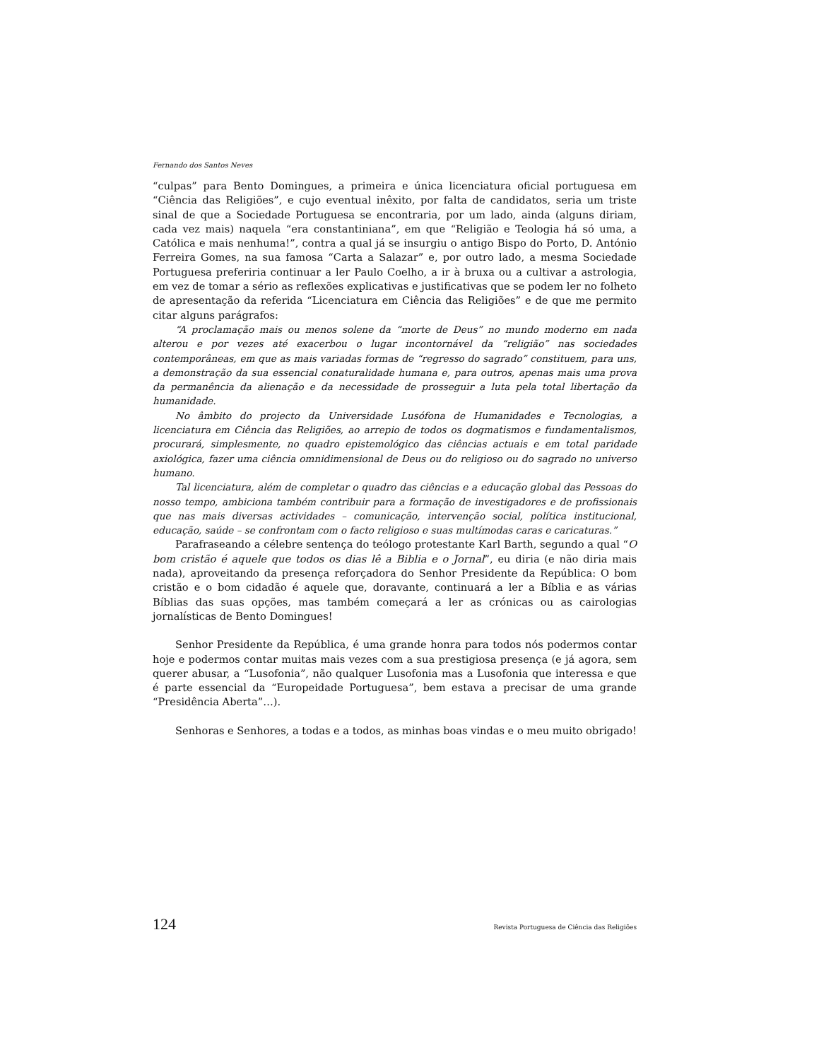Fernando dos Santos Neves
“culpas” para Bento Domingues, a primeira e única licenciatura oficial portuguesa em “Ciência das Religiões”, e cujo eventual inêxito, por falta de candidatos, seria um triste sinal de que a Sociedade Portuguesa se encontraria, por um lado, ainda (alguns diriam, cada vez mais) naquela “era constantiniana”, em que “Religião e Teologia há só uma, a Católica e mais nenhuma!”, contra a qual já se insurgiu o antigo Bispo do Porto, D. António Ferreira Gomes, na sua famosa “Carta a Salazar” e, por outro lado, a mesma Sociedade Portuguesa preferiria continuar a ler Paulo Coelho, a ir à bruxa ou a cultivar a astrologia, em vez de tomar a sério as reflexões explicativas e justificativas que se podem ler no folheto de apresentação da referida “Licenciatura em Ciência das Religiões” e de que me permito citar alguns parágrafos:
“A proclamação mais ou menos solene da “morte de Deus” no mundo moderno em nada alterou e por vezes até exacerbou o lugar incontornável da “religião” nas sociedades contemporâneas, em que as mais variadas formas de “regresso do sagrado” constituem, para uns, a demonstração da sua essencial conaturalidade humana e, para outros, apenas mais uma prova da permanência da alienação e da necessidade de prosseguir a luta pela total libertação da humanidade.
No âmbito do projecto da Universidade Lusófona de Humanidades e Tecnologias, a licenciatura em Ciência das Religiões, ao arrepio de todos os dogmatismos e fundamentalismos, procurará, simplesmente, no quadro epistemológico das ciências actuais e em total paridade axiológica, fazer uma ciência omnidimensional de Deus ou do religioso ou do sagrado no universo humano.
Tal licenciatura, além de completar o quadro das ciências e a educação global das Pessoas do nosso tempo, ambiciona também contribuir para a formação de investigadores e de profissionais que nas mais diversas actividades – comunicação, intervenção social, política institucional, educação, saúde – se confrontam com o facto religioso e suas multímodas caras e caricaturas.”
Parafraseando a célebre sentença do teólogo protestante Karl Barth, segundo a qual “O bom cristão é aquele que todos os dias lê a Biblia e o Jornal”, eu diria (e não diria mais nada), aproveitando da presença reforçadora do Senhor Presidente da República: O bom cristão e o bom cidadão é aquele que, doravante, continuará a ler a Bíblia e as várias Bíblias das suas opções, mas também começará a ler as crónicas ou as cairologias jornalísticas de Bento Domingues!
Senhor Presidente da República, é uma grande honra para todos nós podermos contar hoje e podermos contar muitas mais vezes com a sua prestigiosa presença (e já agora, sem querer abusar, a “Lusofonia”, não qualquer Lusofonia mas a Lusofonia que interessa e que é parte essencial da “Europeidade Portuguesa”, bem estava a precisar de uma grande “Presidência Aberta”…).
Senhoras e Senhores, a todas e a todos, as minhas boas vindas e o meu muito obrigado!
124 Revista Portuguesa de Ciência das Religiões